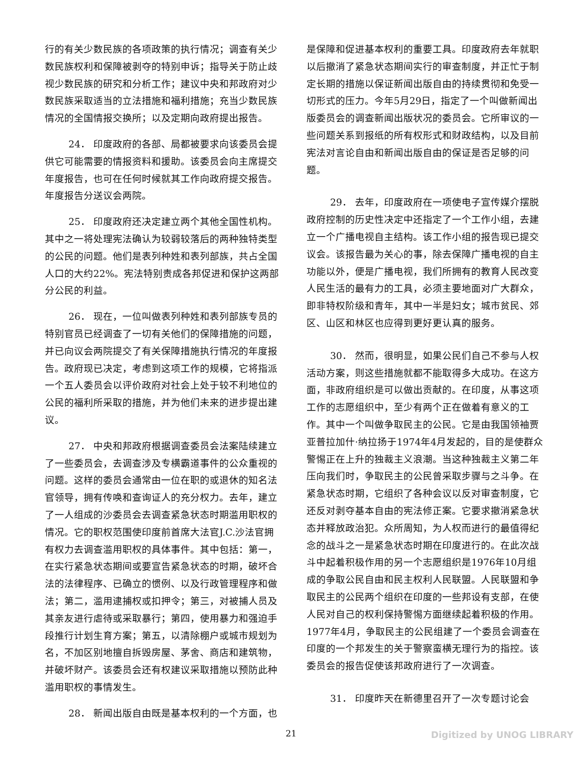行的有关少数民族的各项政策的执行情况；调查有关少数民族权利和保障被剥夺的特别申诉；指导关于防止歧视少数民族的研究和分析工作；建议中央和邦政府对少数民族采取适当的立法措施和福利措施；充当少数民族情况的全国情报交换所；以及定期向政府提出报告。
24． 印度政府的各部、局都被要求向该委员会提供它可能需要的情报资料和援助。该委员会向主席提交年度报告，也可在任何时候就其工作向政府提交报告。年度报告分送议会两院。
25． 印度政府还决定建立两个其他全国性机构。其中之一将处理宪法确认为较弱较落后的两种独特类型的公民的问题。他们是表列种姓和表列部族，共占全国人口的大约22%。宪法特别责成各邦促进和保护这两部分公民的利益。
26． 现在，一位叫做表列种姓和表列部族专员的特别官员已经调查了一切有关他们的保障措施的问题，并已向议会两院提交了有关保障措施执行情况的年度报告。政府现已决定，考虑到这项工作的规模，它将指派一个五人委员会以评价政府对社会上处于较不利地位的公民的福利所采取的措施，并为他们未来的进步提出建议。
27． 中央和邦政府根据调查委员会法案陆续建立了一些委员会，去调查涉及专横霸道事件的公众重视的问题。这样的委员会通常由一位在职的或退休的知名法官领导，拥有传唤和查询证人的充分权力。去年，建立了一人组成的沙委员会去调查紧急状态时期滥用职权的情况。它的职权范围使印度前首席大法官J.C.沙法官拥有权力去调查滥用职权的具体事件。其中包括：第一，在实行紧急状态期间或要宣告紧急状态的时期，破坏合法的法律程序、已确立的惯例、以及行政管理程序和做法；第二，滥用逮捕权或扣押令；第三，对被捕人员及其亲友进行虐待或采取暴行；第四，使用暴力和强迫手段推行计划生育方案；第五，以清除棚户或城市规划为名，不加区别地擅自拆毁房屋、茅舍、商店和建筑物，并破坏财产。该委员会还有权建议采取措施以预防此种滥用职权的事情发生。
28． 新闻出版自由既是基本权利的一个方面，也
是保障和促进基本权利的重要工具。印度政府去年就职以后撤消了紧急状态期间实行的审查制度，并正忙于制定长期的措施以保证新闻出版自由的持续贯彻和免受一切形式的压力。今年5月29日，指定了一个叫做新闻出版委员会的调查新闻出版状况的委员会。它所审议的一些问题关系到报纸的所有权形式和财政结构，以及目前宪法对言论自由和新闻出版自由的保证是否足够的问题。
29． 去年，印度政府在一项使电子宣传媒介摆脱政府控制的历史性决定中还指定了一个工作小组，去建立一个广播电视自主结构。该工作小组的报告现已提交议会。该报告最为关心的事，除去保障广播电视的自主功能以外，便是广播电视，我们所拥有的教育人民改变人民生活的最有力的工具，必须主要地面对广大群众，即非特权阶级和青年，其中一半是妇女；城市贫民、郊区、山区和林区也应得到更好更认真的服务。
30． 然而，很明显，如果公民们自己不参与人权活动方案，则这些措施就都不能取得多大成功。在这方面，非政府组织是可以做出贡献的。在印度，从事这项工作的志愿组织中，至少有两个正在做着有意义的工作。其中一个叫做争取民主的公民。它是由我国领袖贾亚普拉加什·纳拉扬于1974年4月发起的，目的是使群众警惕正在上升的独裁主义浪潮。当这种独裁主义第二年压向我们时，争取民主的公民曾采取步骤与之斗争。在紧急状态时期，它组织了各种会议以反对审查制度，它还反对剥夺基本自由的宪法修正案。它要求撤消紧急状态并释放政治犯。众所周知，为人权而进行的最值得纪念的战斗之一是紧急状态时期在印度进行的。在此次战斗中起着积极作用的另一个志愿组织是1976年10月组成的争取公民自由和民主权利人民联盟。人民联盟和争取民主的公民两个组织在印度的一些邦设有支部，在使人民对自己的权利保持警惕方面继续起着积极的作用。1977年4月，争取民主的公民组建了一个委员会调查在印度的一个邦发生的关于警察蛮横无理行为的指控。该委员会的报告促使该邦政府进行了一次调查。
31． 印度昨天在新德里召开了一次专题讨论会
21 Digitized by UNOG LIBRARY